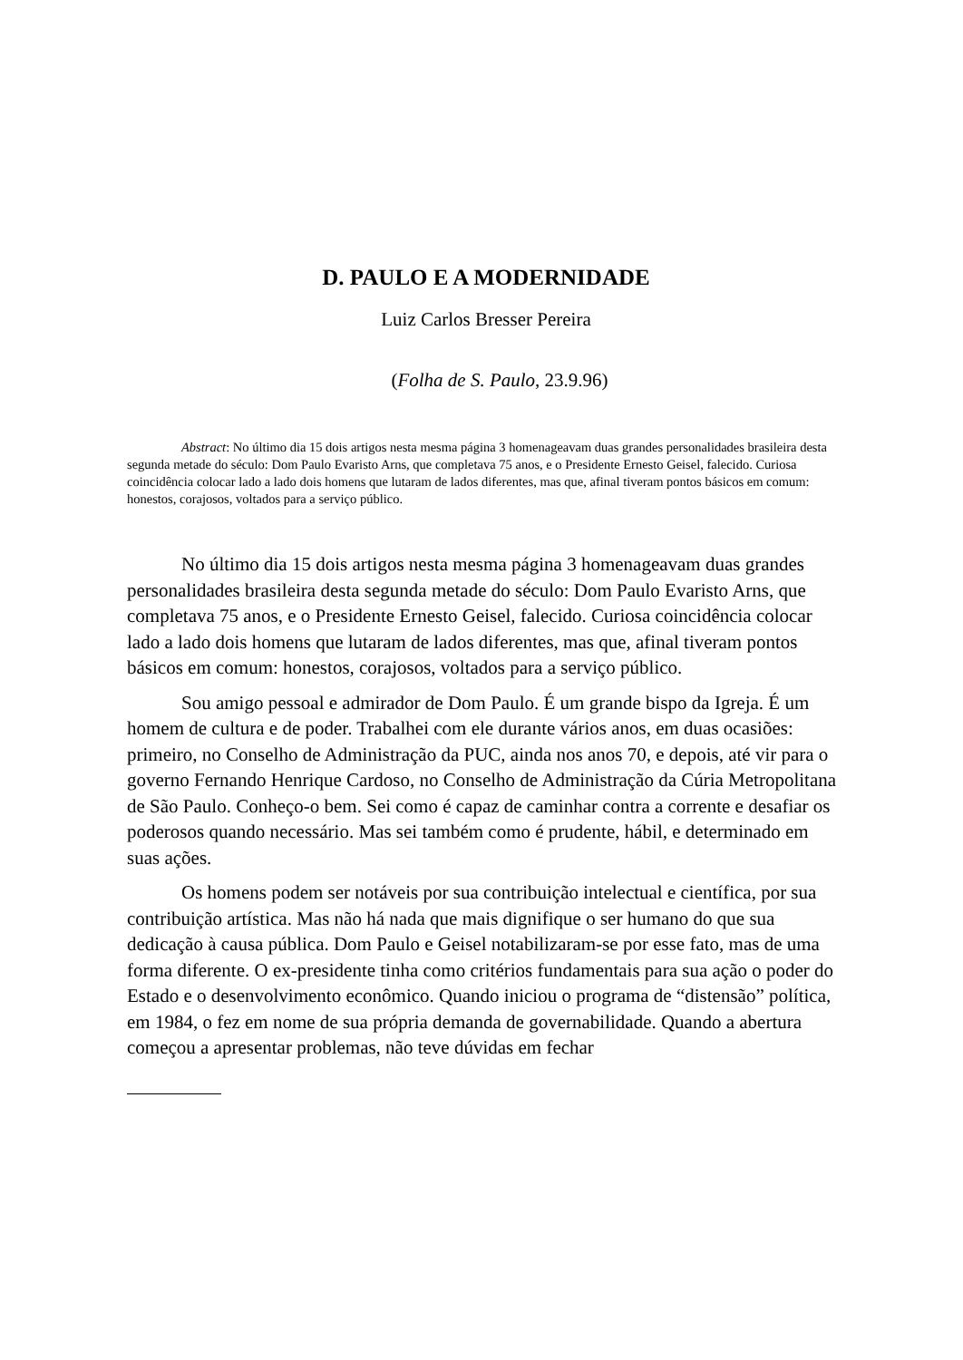D. PAULO E A MODERNIDADE
Luiz Carlos Bresser Pereira
(Folha de S. Paulo, 23.9.96)
Abstract: No último dia 15 dois artigos nesta mesma página 3 homenageavam duas grandes personalidades brasileira desta segunda metade do século: Dom Paulo Evaristo Arns, que completava 75 anos, e o Presidente Ernesto Geisel, falecido. Curiosa coincidência colocar lado a lado dois homens que lutaram de lados diferentes, mas que, afinal tiveram pontos básicos em comum: honestos, corajosos, voltados para a serviço público.
No último dia 15 dois artigos nesta mesma página 3 homenageavam duas grandes personalidades brasileira desta segunda metade do século: Dom Paulo Evaristo Arns, que completava 75 anos, e o Presidente Ernesto Geisel, falecido. Curiosa coincidência colocar lado a lado dois homens que lutaram de lados diferentes, mas que, afinal tiveram pontos básicos em comum: honestos, corajosos, voltados para a serviço público.
Sou amigo pessoal e admirador de Dom Paulo. É um grande bispo da Igreja. É um homem de cultura e de poder. Trabalhei com ele durante vários anos, em duas ocasiões: primeiro, no Conselho de Administração da PUC, ainda nos anos 70, e depois, até vir para o governo Fernando Henrique Cardoso, no Conselho de Administração da Cúria Metropolitana de São Paulo. Conheço-o bem. Sei como é capaz de caminhar contra a corrente e desafiar os poderosos quando necessário. Mas sei também como é prudente, hábil, e determinado em suas ações.
Os homens podem ser notáveis por sua contribuição intelectual e científica, por sua contribuição artística. Mas não há nada que mais dignifique o ser humano do que sua dedicação à causa pública. Dom Paulo e Geisel notabilizaram-se por esse fato, mas de uma forma diferente. O ex-presidente tinha como critérios fundamentais para sua ação o poder do Estado e o desenvolvimento econômico. Quando iniciou o programa de “distensão” política, em 1984, o fez em nome de sua própria demanda de governabilidade. Quando a abertura começou a apresentar problemas, não teve dúvidas em fechar